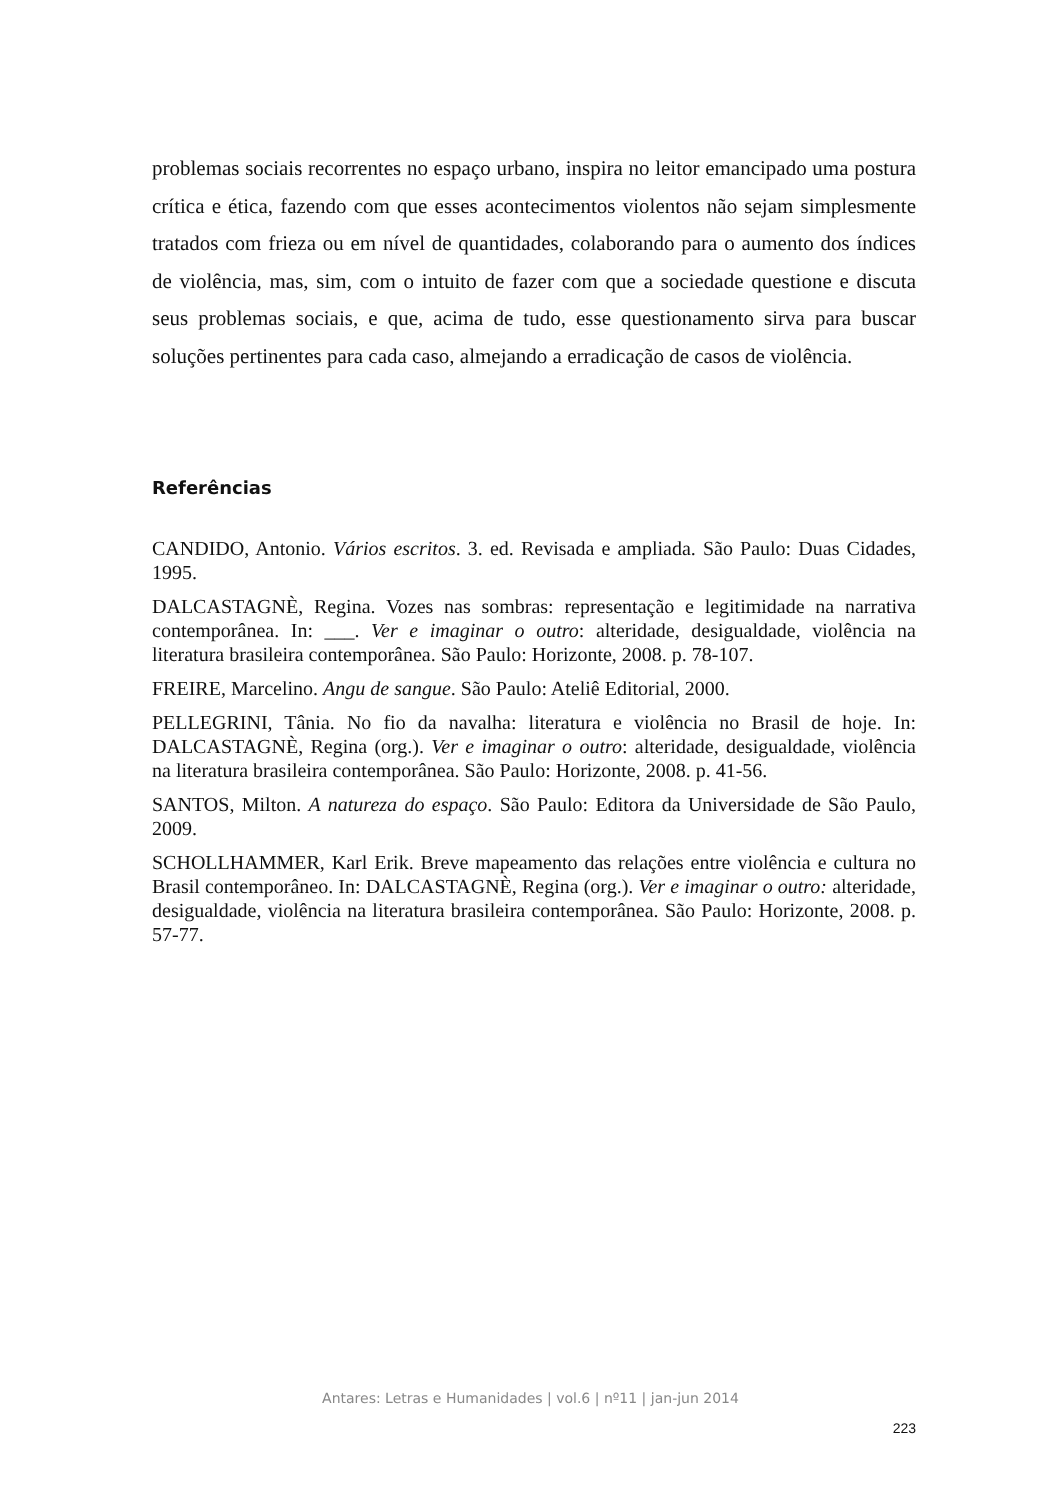problemas sociais recorrentes no espaço urbano, inspira no leitor emancipado uma postura crítica e ética, fazendo com que esses acontecimentos violentos não sejam simplesmente tratados com frieza ou em nível de quantidades, colaborando para o aumento dos índices de violência, mas, sim, com o intuito de fazer com que a sociedade questione e discuta seus problemas sociais, e que, acima de tudo, esse questionamento sirva para buscar soluções pertinentes para cada caso, almejando a erradicação de casos de violência.
Referências
CANDIDO, Antonio. Vários escritos. 3. ed. Revisada e ampliada. São Paulo: Duas Cidades, 1995.
DALCASTAGNÈ, Regina. Vozes nas sombras: representação e legitimidade na narrativa contemporânea. In: ___. Ver e imaginar o outro: alteridade, desigualdade, violência na literatura brasileira contemporânea. São Paulo: Horizonte, 2008. p. 78-107.
FREIRE, Marcelino. Angu de sangue. São Paulo: Ateliê Editorial, 2000.
PELLEGRINI, Tânia. No fio da navalha: literatura e violência no Brasil de hoje. In: DALCASTAGNÈ, Regina (org.). Ver e imaginar o outro: alteridade, desigualdade, violência na literatura brasileira contemporânea. São Paulo: Horizonte, 2008. p. 41-56.
SANTOS, Milton. A natureza do espaço. São Paulo: Editora da Universidade de São Paulo, 2009.
SCHOLLHAMMER, Karl Erik. Breve mapeamento das relações entre violência e cultura no Brasil contemporâneo. In: DALCASTAGNÈ, Regina (org.). Ver e imaginar o outro: alteridade, desigualdade, violência na literatura brasileira contemporânea. São Paulo: Horizonte, 2008. p. 57-77.
Antares: Letras e Humanidades | vol.6 | nº11 | jan-jun 2014
223